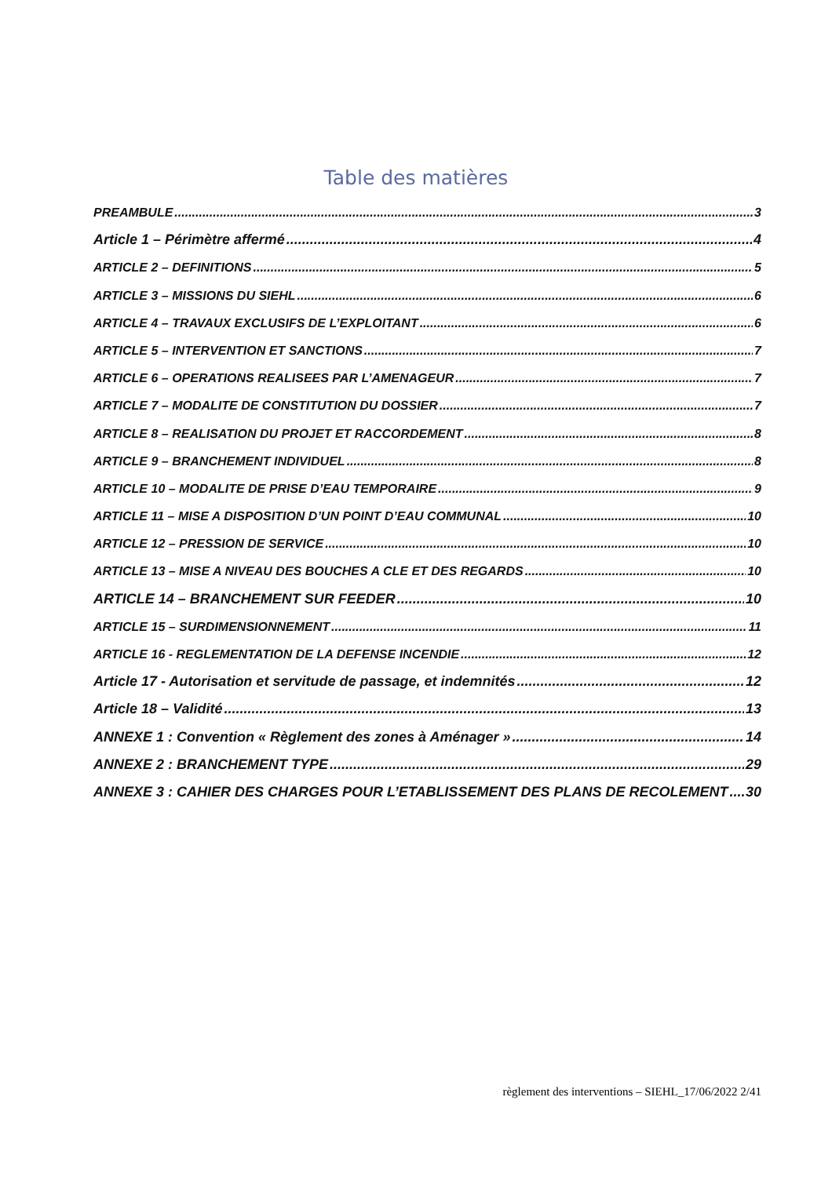Table des matières
PREAMBULE 3
Article 1 – Périmètre affermé 4
ARTICLE 2 – DEFINITIONS 5
ARTICLE 3 – MISSIONS DU SIEHL 6
ARTICLE 4 – TRAVAUX EXCLUSIFS DE L’EXPLOITANT 6
ARTICLE 5 – INTERVENTION ET SANCTIONS 7
ARTICLE 6 – OPERATIONS REALISEES PAR L’AMENAGEUR 7
ARTICLE 7 – MODALITE DE CONSTITUTION DU DOSSIER 7
ARTICLE 8 – REALISATION DU PROJET ET RACCORDEMENT 8
ARTICLE 9 – BRANCHEMENT INDIVIDUEL 8
ARTICLE 10 – MODALITE DE PRISE D’EAU TEMPORAIRE 9
ARTICLE 11 – MISE A DISPOSITION D’UN POINT D’EAU COMMUNAL 10
ARTICLE 12 – PRESSION DE SERVICE 10
ARTICLE 13 – MISE A NIVEAU DES BOUCHES A CLE ET DES REGARDS 10
ARTICLE 14 – BRANCHEMENT SUR FEEDER 10
ARTICLE 15 – SURDIMENSIONNEMENT 11
ARTICLE 16 - REGLEMENTATION DE LA DEFENSE INCENDIE 12
Article 17 - Autorisation et servitude de passage, et indemnités 12
Article 18 – Validité 13
ANNEXE 1 : Convention « Règlement des zones à Aménager » 14
ANNEXE 2 : BRANCHEMENT TYPE 29
ANNEXE 3 : CAHIER DES CHARGES POUR L’ETABLISSEMENT DES PLANS DE RECOLEMENT 30
règlement des interventions – SIEHL_17/06/2022 2/41